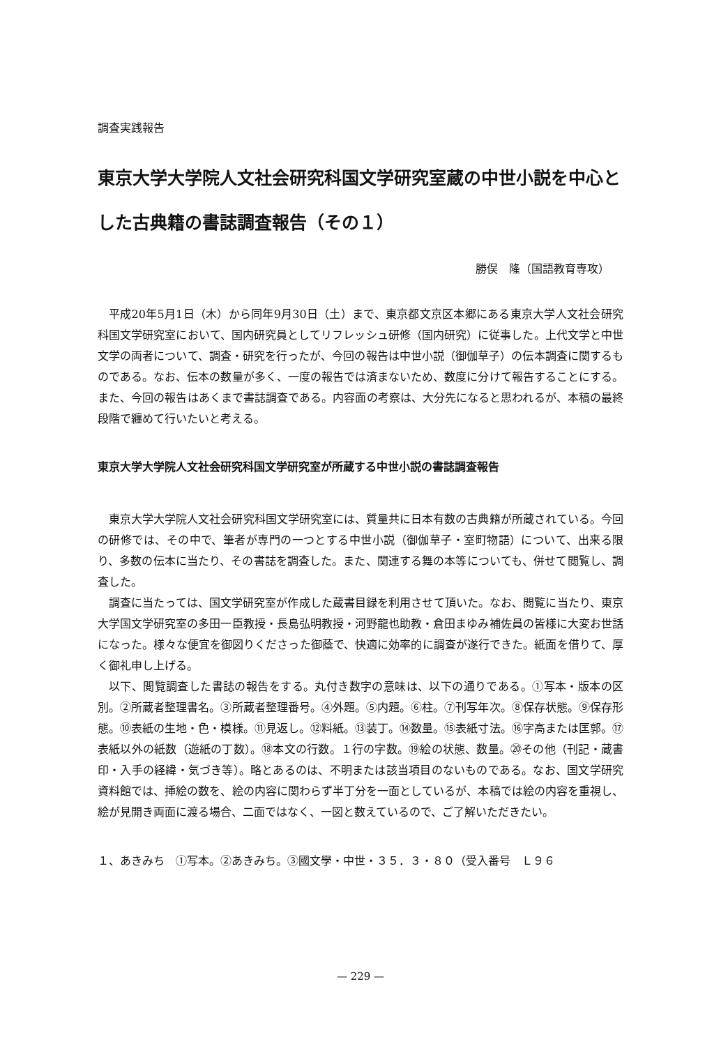調査実践報告
東京大学大学院人文社会研究科国文学研究室蔵の中世小説を中心とした古典籍の書誌調査報告（その１）
勝俣　隆（国語教育専攻）
平成20年5月1日（木）から同年9月30日（土）まで、東京都文京区本郷にある東京大学人文社会研究科国文学研究室において、国内研究員としてリフレッシュ研修（国内研究）に従事した。上代文学と中世文学の両者について、調査・研究を行ったが、今回の報告は中世小説（御伽草子）の伝本調査に関するものである。なお、伝本の数量が多く、一度の報告では済まないため、数度に分けて報告することにする。また、今回の報告はあくまで書誌調査である。内容面の考察は、大分先になると思われるが、本稿の最終段階で纏めて行いたいと考える。
東京大学大学院人文社会研究科国文学研究室が所蔵する中世小説の書誌調査報告
東京大学大学院人文社会研究科国文学研究室には、質量共に日本有数の古典籍が所蔵されている。今回の研修では、その中で、筆者が専門の一つとする中世小説（御伽草子・室町物語）について、出来る限り、多数の伝本に当たり、その書誌を調査した。また、関連する舞の本等についても、併せて閲覧し、調査した。
調査に当たっては、国文学研究室が作成した蔵書目録を利用させて頂いた。なお、閲覧に当たり、東京大学国文学研究室の多田一臣教授・長島弘明教授・河野龍也助教・倉田まゆみ補佐員の皆様に大変お世話になった。様々な便宜を御図りくださった御蔭で、快適に効率的に調査が遂行できた。紙面を借りて、厚く御礼申し上げる。
以下、閲覧調査した書誌の報告をする。丸付き数字の意味は、以下の通りである。①写本・版本の区別。②所蔵者整理書名。③所蔵者整理番号。④外題。⑤内題。⑥柱。⑦刊写年次。⑧保存状態。⑨保存形態。⑩表紙の生地・色・模様。⑪見返し。⑫料紙。⑬装丁。⑭数量。⑮表紙寸法。⑯字高または匡郭。⑰表紙以外の紙数（遊紙の丁数）。⑱本文の行数。１行の字数。⑲絵の状態、数量。⑳その他（刊記・蔵書印・入手の経緯・気づき等）。略とあるのは、不明または該当項目のないものである。なお、国文学研究資料館では、挿絵の数を、絵の内容に関わらず半丁分を一面としているが、本稿では絵の内容を重視し、絵が見開き両面に渡る場合、二面ではなく、一図と数えているので、ご了解いただきたい。
１、あきみち　①写本。②あきみち。③國文學・中世・３５．３・８０（受入番号　Ｌ９６
— 229 —